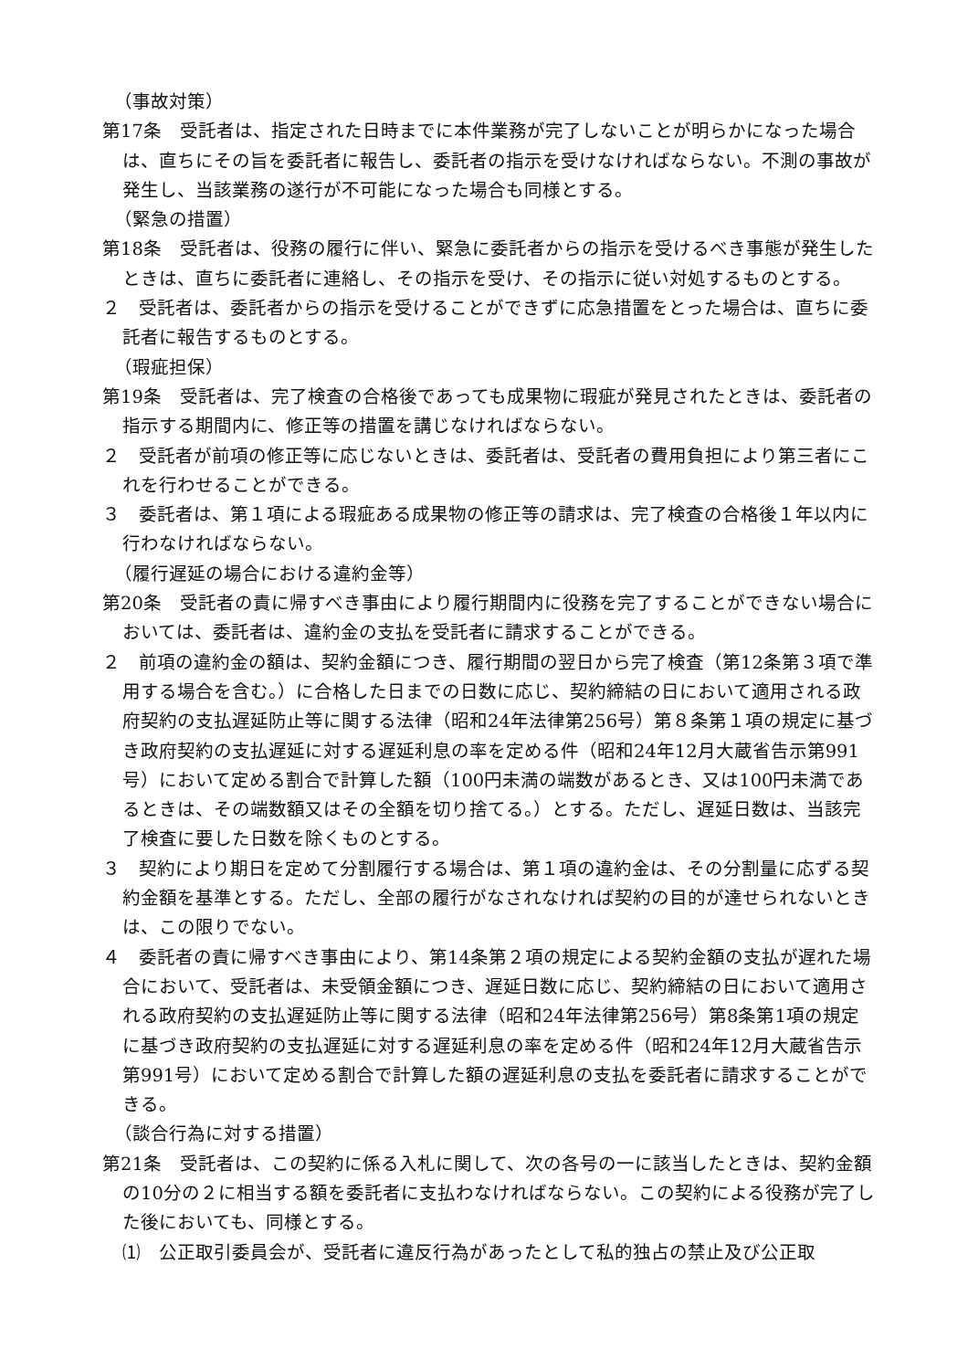（事故対策）
第17条　受託者は、指定された日時までに本件業務が完了しないことが明らかになった場合は、直ちにその旨を委託者に報告し、委託者の指示を受けなければならない。不測の事故が発生し、当該業務の遂行が不可能になった場合も同様とする。
（緊急の措置）
第18条　受託者は、役務の履行に伴い、緊急に委託者からの指示を受けるべき事態が発生したときは、直ちに委託者に連絡し、その指示を受け、その指示に従い対処するものとする。
２　受託者は、委託者からの指示を受けることができずに応急措置をとった場合は、直ちに委託者に報告するものとする。
（瑕疵担保）
第19条　受託者は、完了検査の合格後であっても成果物に瑕疵が発見されたときは、委託者の指示する期間内に、修正等の措置を講じなければならない。
２　受託者が前項の修正等に応じないときは、委託者は、受託者の費用負担により第三者にこれを行わせることができる。
３　委託者は、第１項による瑕疵ある成果物の修正等の請求は、完了検査の合格後１年以内に行わなければならない。
（履行遅延の場合における違約金等）
第20条　受託者の責に帰すべき事由により履行期間内に役務を完了することができない場合においては、委託者は、違約金の支払を受託者に請求することができる。
２　前項の違約金の額は、契約金額につき、履行期間の翌日から完了検査（第12条第３項で準用する場合を含む。）に合格した日までの日数に応じ、契約締結の日において適用される政府契約の支払遅延防止等に関する法律（昭和24年法律第256号）第８条第１項の規定に基づき政府契約の支払遅延に対する遅延利息の率を定める件（昭和24年12月大蔵省告示第991号）において定める割合で計算した額（100円未満の端数があるとき、又は100円未満であるときは、その端数額又はその全額を切り捨てる。）とする。ただし、遅延日数は、当該完了検査に要した日数を除くものとする。
３　契約により期日を定めて分割履行する場合は、第１項の違約金は、その分割量に応ずる契約金額を基準とする。ただし、全部の履行がなされなければ契約の目的が達せられないときは、この限りでない。
４　委託者の責に帰すべき事由により、第14条第２項の規定による契約金額の支払が遅れた場合において、受託者は、未受領金額につき、遅延日数に応じ、契約締結の日において適用される政府契約の支払遅延防止等に関する法律（昭和24年法律第256号）第8条第1項の規定に基づき政府契約の支払遅延に対する遅延利息の率を定める件（昭和24年12月大蔵省告示第991号）において定める割合で計算した額の遅延利息の支払を委託者に請求することができる。
（談合行為に対する措置）
第21条　受託者は、この契約に係る入札に関して、次の各号の一に該当したときは、契約金額の10分の２に相当する額を委託者に支払わなければならない。この契約による役務が完了した後においても、同様とする。
⑴　公正取引委員会が、受託者に違反行為があったとして私的独占の禁止及び公正取